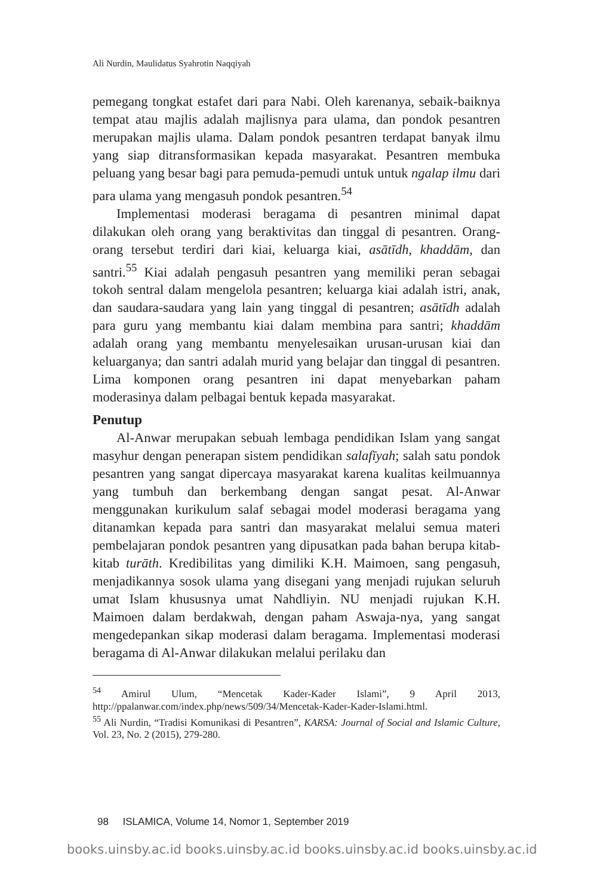Ali Nurdin, Maulidatus Syahrotin Naqqiyah
pemegang tongkat estafet dari para Nabi. Oleh karenanya, sebaik-baiknya tempat atau majlis adalah majlisnya para ulama, dan pondok pesantren merupakan majlis ulama. Dalam pondok pesantren terdapat banyak ilmu yang siap ditransformasikan kepada masyarakat. Pesantren membuka peluang yang besar bagi para pemuda-pemudi untuk untuk ngalap ilmu dari para ulama yang mengasuh pondok pesantren.<sup>54</sup>
Implementasi moderasi beragama di pesantren minimal dapat dilakukan oleh orang yang beraktivitas dan tinggal di pesantren. Orang-orang tersebut terdiri dari kiai, keluarga kiai, asātīdh, khaddām, dan santri.<sup>55</sup> Kiai adalah pengasuh pesantren yang memiliki peran sebagai tokoh sentral dalam mengelola pesantren; keluarga kiai adalah istri, anak, dan saudara-saudara yang lain yang tinggal di pesantren; asātīdh adalah para guru yang membantu kiai dalam membina para santri; khaddām adalah orang yang membantu menyelesaikan urusan-urusan kiai dan keluarganya; dan santri adalah murid yang belajar dan tinggal di pesantren. Lima komponen orang pesantren ini dapat menyebarkan paham moderasinya dalam pelbagai bentuk kepada masyarakat.
Penutup
Al-Anwar merupakan sebuah lembaga pendidikan Islam yang sangat masyhur dengan penerapan sistem pendidikan salafīyah; salah satu pondok pesantren yang sangat dipercaya masyarakat karena kualitas keilmuannya yang tumbuh dan berkembang dengan sangat pesat. Al-Anwar menggunakan kurikulum salaf sebagai model moderasi beragama yang ditanamkan kepada para santri dan masyarakat melalui semua materi pembelajaran pondok pesantren yang dipusatkan pada bahan berupa kitab-kitab turāth. Kredibilitas yang dimiliki K.H. Maimoen, sang pengasuh, menjadikannya sosok ulama yang disegani yang menjadi rujukan seluruh umat Islam khususnya umat Nahdliyin. NU menjadi rujukan K.H. Maimoen dalam berdakwah, dengan paham Aswaja-nya, yang sangat mengedepankan sikap moderasi dalam beragama. Implementasi moderasi beragama di Al-Anwar dilakukan melalui perilaku dan
<sup>54</sup> Amirul Ulum, “Mencetak Kader-Kader Islami”, 9 April 2013, http://ppalanwar.com/index.php/news/509/34/Mencetak-Kader-Kader-Islami.html.
<sup>55</sup> Ali Nurdin, “Tradisi Komunikasi di Pesantren”, KARSA: Journal of Social and Islamic Culture, Vol. 23, No. 2 (2015), 279-280.
98 ISLAMICA, Volume 14, Nomor 1, September 2019
books.uinsby.ac.id books.uinsby.ac.id books.uinsby.ac.id books.uinsby.ac.id